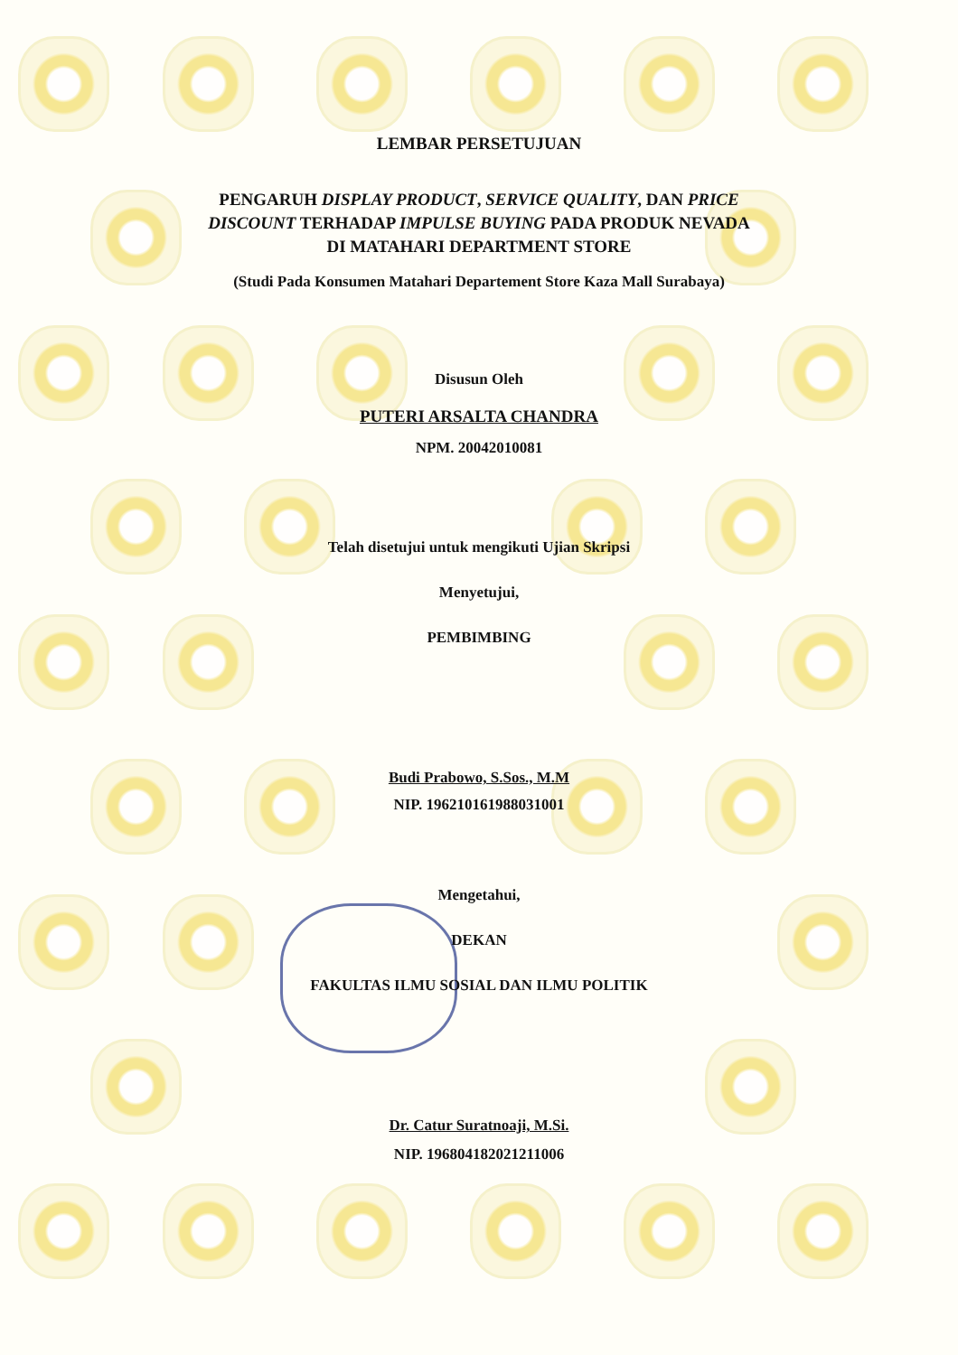LEMBAR PERSETUJUAN
PENGARUH DISPLAY PRODUCT, SERVICE QUALITY, DAN PRICE
DISCOUNT TERHADAP IMPULSE BUYING PADA PRODUK NEVADA
DI MATAHARI DEPARTMENT STORE
(Studi Pada Konsumen Matahari Departement Store Kaza Mall Surabaya)
Disusun Oleh
PUTERI ARSALTA CHANDRA
NPM. 20042010081
Telah disetujui untuk mengikuti Ujian Skripsi
Menyetujui,
PEMBIMBING
Budi Prabowo, S.Sos., M.M
NIP. 196210161988031001
Mengetahui,
DEKAN
FAKULTAS ILMU SOSIAL DAN ILMU POLITIK
Dr. Catur Suratnoaji, M.Si.
NIP. 196804182021211006